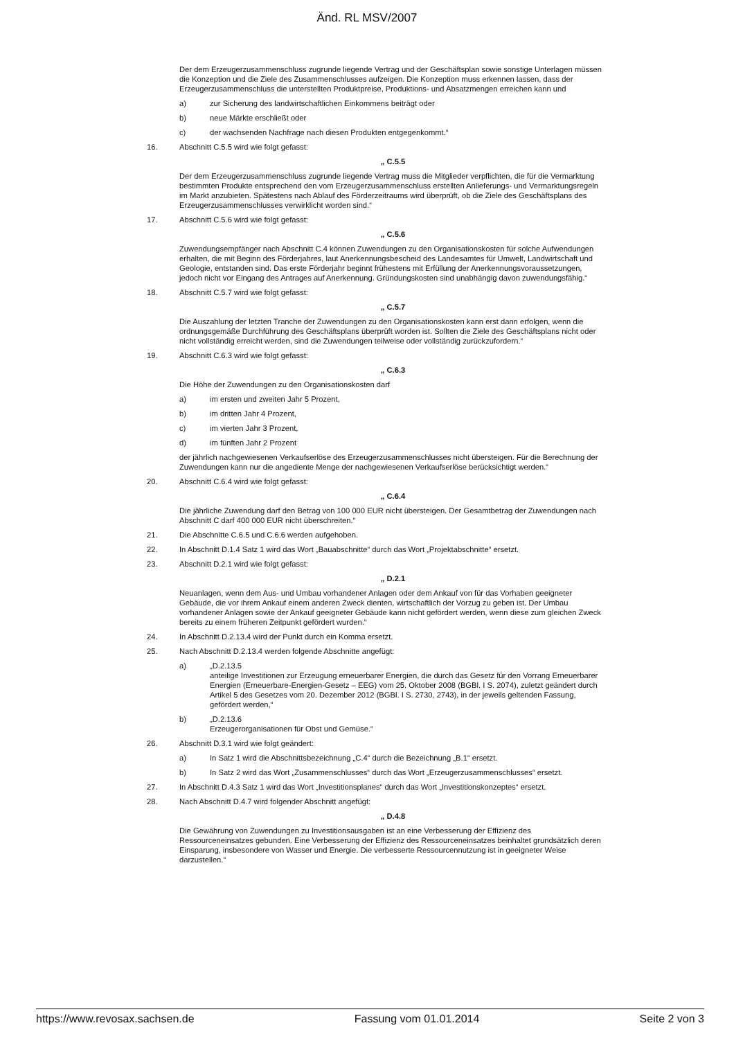Änd. RL MSV/2007
Der dem Erzeugerzusammenschluss zugrunde liegende Vertrag und der Geschäftsplan sowie sonstige Unterlagen müssen die Konzeption und die Ziele des Zusammenschlusses aufzeigen. Die Konzeption muss erkennen lassen, dass der Erzeugerzusammenschluss die unterstellten Produktpreise, Produktions- und Absatzmengen erreichen kann und
a) zur Sicherung des landwirtschaftlichen Einkommens beiträgt oder
b) neue Märkte erschließt oder
c) der wachsenden Nachfrage nach diesen Produkten entgegenkommt.“
16. Abschnitt C.5.5 wird wie folgt gefasst:
„ C.5.5
Der dem Erzeugerzusammenschluss zugrunde liegende Vertrag muss die Mitglieder verpflichten, die für die Vermarktung bestimmten Produkte entsprechend den vom Erzeugerzusammenschluss erstellten Anlieferungs- und Vermarktungsregeln im Markt anzubieten. Spätestens nach Ablauf des Förderzeitraums wird überprüft, ob die Ziele des Geschäftsplans des Erzeugerzusammenschlusses verwirklicht worden sind.“
17. Abschnitt C.5.6 wird wie folgt gefasst:
„ C.5.6
Zuwendungsempfänger nach Abschnitt C.4 können Zuwendungen zu den Organisationskosten für solche Aufwendungen erhalten, die mit Beginn des Förderjahres, laut Anerkennungsbescheid des Landesamtes für Umwelt, Landwirtschaft und Geologie, entstanden sind. Das erste Förderjahr beginnt frühestens mit Erfüllung der Anerkennungsvoraussetzungen, jedoch nicht vor Eingang des Antrages auf Anerkennung. Gründungskosten sind unabhängig davon zuwendungsfähig.“
18. Abschnitt C.5.7 wird wie folgt gefasst:
„ C.5.7
Die Auszahlung der letzten Tranche der Zuwendungen zu den Organisationskosten kann erst dann erfolgen, wenn die ordnungsgemäße Durchführung des Geschäftsplans überprüft worden ist. Sollten die Ziele des Geschäftsplans nicht oder nicht vollständig erreicht werden, sind die Zuwendungen teilweise oder vollständig zurückzufordern.“
19. Abschnitt C.6.3 wird wie folgt gefasst:
„ C.6.3
Die Höhe der Zuwendungen zu den Organisationskosten darf
a) im ersten und zweiten Jahr 5 Prozent,
b) im dritten Jahr 4 Prozent,
c) im vierten Jahr 3 Prozent,
d) im fünften Jahr 2 Prozent
der jährlich nachgewiesenen Verkaufserlöse des Erzeugerzusammenschlusses nicht übersteigen. Für die Berechnung der Zuwendungen kann nur die angediente Menge der nachgewiesenen Verkaufserlöse berücksichtigt werden.“
20. Abschnitt C.6.4 wird wie folgt gefasst:
„ C.6.4
Die jährliche Zuwendung darf den Betrag von 100 000 EUR nicht übersteigen. Der Gesamtbetrag der Zuwendungen nach Abschnitt C darf 400 000 EUR nicht überschreiten.“
21. Die Abschnitte C.6.5 und C.6.6 werden aufgehoben.
22. In Abschnitt D.1.4 Satz 1 wird das Wort „Bauabschnitte“ durch das Wort „Projektabschnitte“ ersetzt.
23. Abschnitt D.2.1 wird wie folgt gefasst:
„ D.2.1
Neuanlagen, wenn dem Aus- und Umbau vorhandener Anlagen oder dem Ankauf von für das Vorhaben geeigneter Gebäude, die vor ihrem Ankauf einem anderen Zweck dienten, wirtschaftlich der Vorzug zu geben ist. Der Umbau vorhandener Anlagen sowie der Ankauf geeigneter Gebäude kann nicht gefördert werden, wenn diese zum gleichen Zweck bereits zu einem früheren Zeitpunkt gefördert wurden.“
24. In Abschnitt D.2.13.4 wird der Punkt durch ein Komma ersetzt.
25. Nach Abschnitt D.2.13.4 werden folgende Abschnitte angefügt:
a) „D.2.13.5
anteilige Investitionen zur Erzeugung erneuerbarer Energien, die durch das Gesetz für den Vorrang Erneuerbarer Energien (Erneuerbare-Energien-Gesetz – EEG) vom 25. Oktober 2008 (BGBl. I S. 2074), zuletzt geändert durch Artikel 5 des Gesetzes vom 20. Dezember 2012 (BGBl. I S. 2730, 2743), in der jeweils geltenden Fassung, gefördert werden,“
b) „D.2.13.6
Erzeugerorganisationen für Obst und Gemüse.“
26. Abschnitt D.3.1 wird wie folgt geändert:
a) In Satz 1 wird die Abschnittsbezeichnung „C.4“ durch die Bezeichnung „B.1“ ersetzt.
b) In Satz 2 wird das Wort „Zusammenschlusses“ durch das Wort „Erzeugerzusammenschlusses“ ersetzt.
27. In Abschnitt D.4.3 Satz 1 wird das Wort „Investitionsplanes“ durch das Wort „Investitionskonzeptes“ ersetzt.
28. Nach Abschnitt D.4.7 wird folgender Abschnitt angefügt:
„ D.4.8
Die Gewährung von Zuwendungen zu Investitionsausgaben ist an eine Verbesserung der Effizienz des Ressourceneinsatzes gebunden. Eine Verbesserung der Effizienz des Ressourceneinsatzes beinhaltet grundsätzlich deren Einsparung, insbesondere von Wasser und Energie. Die verbesserte Ressourcennutzung ist in geeigneter Weise darzustellen.“
https://www.revosax.sachsen.de Fassung vom 01.01.2014 Seite 2 von 3